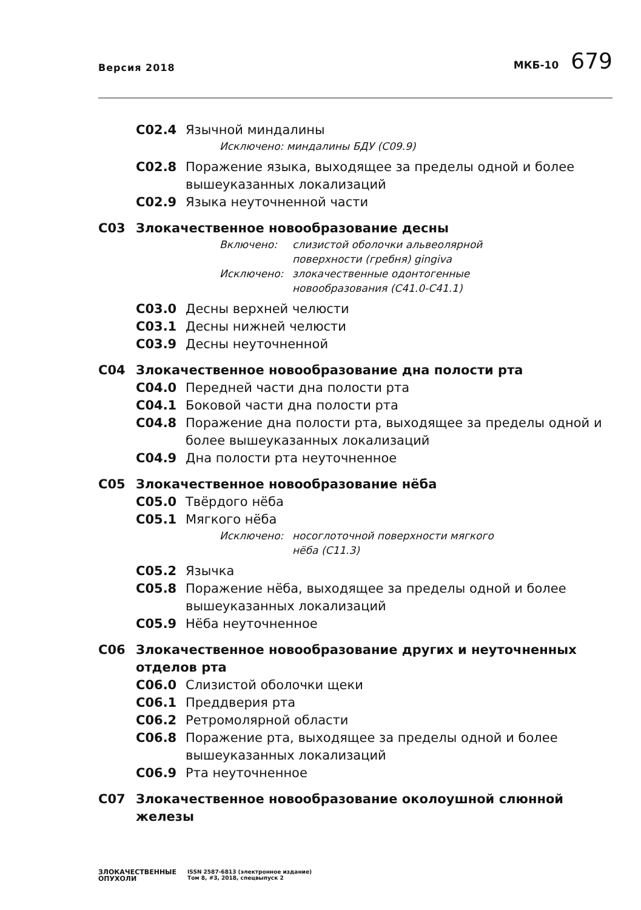Версия 2018
МКБ-10 679
C02.4 Язычной миндалины
Исключено: миндалины БДУ (C09.9)
C02.8 Поражение языка, выходящее за пределы одной и более вышеуказанных локализаций
C02.9 Языка неуточненной части
C03 Злокачественное новообразование десны
Включено: слизистой оболочки альвеолярной
поверхности (гребня) gingiva
Исключено: злокачественные одонтогенные
новообразования (C41.0-C41.1)
C03.0 Десны верхней челюсти
C03.1 Десны нижней челюсти
C03.9 Десны неуточненной
C04 Злокачественное новообразование дна полости рта
C04.0 Передней части дна полости рта
C04.1 Боковой части дна полости рта
C04.8 Поражение дна полости рта, выходящее за пределы одной и более вышеуказанных локализаций
C04.9 Дна полости рта неуточненное
C05 Злокачественное новообразование нёба
C05.0 Твёрдого нёба
C05.1 Мягкого нёба
Исключено: носоглоточной поверхности мягкого
нёба (C11.3)
C05.2 Язычка
C05.8 Поражение нёба, выходящее за пределы одной и более вышеуказанных локализаций
C05.9 Нёба неуточненное
C06 Злокачественное новообразование других и неуточненных отделов рта
C06.0 Слизистой оболочки щеки
C06.1 Преддверия рта
C06.2 Ретромолярной области
C06.8 Поражение рта, выходящее за пределы одной и более вышеуказанных локализаций
C06.9 Рта неуточненное
C07 Злокачественное новообразование околоушной слюнной железы
ЗЛОКАЧЕСТВЕННЫЕ
ОПУХОЛИ
ISSN 2587-6813 (электронное издание)
Том 8, #3, 2018, спецвыпуск 2